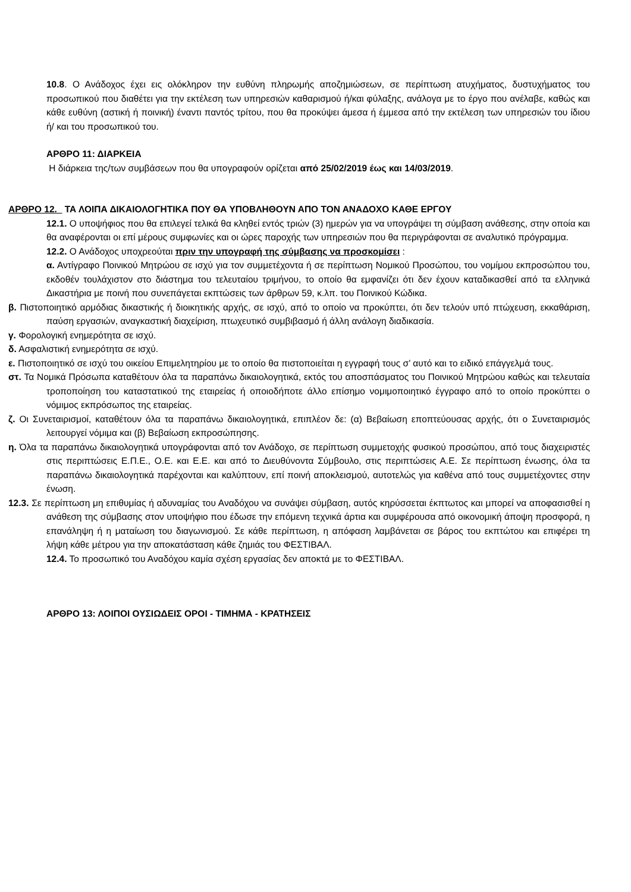10.8. Ο Ανάδοχος έχει εις ολόκληρον την ευθύνη πληρωμής αποζημιώσεων, σε περίπτωση ατυχήματος, δυστυχήματος του προσωπικού που διαθέτει για την εκτέλεση των υπηρεσιών καθαρισμού ή/και φύλαξης, ανάλογα με το έργο που ανέλαβε, καθώς και κάθε ευθύνη (αστική ή ποινική) έναντι παντός τρίτου, που θα προκύψει άμεσα ή έμμεσα από την εκτέλεση των υπηρεσιών του ίδιου ή/ και του προσωπικού του.
ΑΡΘΡΟ 11: ΔΙΑΡΚΕΙΑ
Η διάρκεια της/των συμβάσεων που θα υπογραφούν ορίζεται από 25/02/2019 έως και 14/03/2019.
ΑΡΘΡΟ 12. ΤΑ ΛΟΙΠΑ ΔΙΚΑΙΟΛΟΓΗΤΙΚΑ ΠΟΥ ΘΑ ΥΠΟΒΛΗΘΟΥΝ ΑΠΟ ΤΟΝ ΑΝΑΔΟΧΟ ΚΑΘΕ ΕΡΓΟΥ
12.1. Ο υποψήφιος που θα επιλεγεί τελικά θα κληθεί εντός τριών (3) ημερών για να υπογράψει τη σύμβαση ανάθεσης, στην οποία και θα αναφέρονται οι επί μέρους συμφωνίες και οι ώρες παροχής των υπηρεσιών που θα περιγράφονται σε αναλυτικό πρόγραμμα.
12.2. Ο Ανάδοχος υποχρεούται πριν την υπογραφή της σύμβασης να προσκομίσει :
α. Αντίγραφο Ποινικού Μητρώου σε ισχύ για τον συμμετέχοντα ή σε περίπτωση Νομικού Προσώπου, του νομίμου εκπροσώπου του, εκδοθέν τουλάχιστον στο διάστημα του τελευταίου τριμήνου, το οποίο θα εμφανίζει ότι δεν έχουν καταδικασθεί από τα ελληνικά Δικαστήρια με ποινή που συνεπάγεται εκπτώσεις των άρθρων 59, κ.λπ. του Ποινικού Κώδικα.
β. Πιστοποιητικό αρμόδιας δικαστικής ή διοικητικής αρχής, σε ισχύ, από το οποίο να προκύπτει, ότι δεν τελούν υπό πτώχευση, εκκαθάριση, παύση εργασιών, αναγκαστική διαχείριση, πτωχευτικό συμβιβασμό ή άλλη ανάλογη διαδικασία.
γ. Φορολογική ενημερότητα σε ισχύ.
δ. Ασφαλιστική ενημερότητα σε ισχύ.
ε. Πιστοποιητικό σε ισχύ του οικείου Επιμελητηρίου με το οποίο θα πιστοποιείται η εγγραφή τους σ’ αυτό και το ειδικό επάγγελμά τους.
στ. Τα Νομικά Πρόσωπα καταθέτουν όλα τα παραπάνω δικαιολογητικά, εκτός του αποσπάσματος του Ποινικού Μητρώου καθώς και τελευταία τροποποίηση του καταστατικού της εταιρείας ή οποιοδήποτε άλλο επίσημο νομιμοποιητικό έγγραφο από το οποίο προκύπτει ο νόμιμος εκπρόσωπος της εταιρείας.
ζ. Οι Συνεταιρισμοί, καταθέτουν όλα τα παραπάνω δικαιολογητικά, επιπλέον δε: (α) Βεβαίωση εποπτεύουσας αρχής, ότι ο Συνεταιρισμός λειτουργεί νόμιμα και (β) Βεβαίωση εκπροσώπησης.
η. Όλα τα παραπάνω δικαιολογητικά υπογράφονται από τον Ανάδοχο, σε περίπτωση συμμετοχής φυσικού προσώπου, από τους διαχειριστές στις περιπτώσεις Ε.Π.Ε., Ο.Ε. και Ε.Ε. και από το Διευθύνοντα Σύμβουλο, στις περιπτώσεις Α.Ε. Σε περίπτωση ένωσης, όλα τα παραπάνω δικαιολογητικά παρέχονται και καλύπτουν, επί ποινή αποκλεισμού, αυτοτελώς για καθένα από τους συμμετέχοντες στην ένωση.
12.3. Σε περίπτωση μη επιθυμίας ή αδυναμίας του Αναδόχου να συνάψει σύμβαση, αυτός κηρύσσεται έκπτωτος και μπορεί να αποφασισθεί η ανάθεση της σύμβασης στον υποψήφιο που έδωσε την επόμενη τεχνικά άρτια και συμφέρουσα από οικονομική άποψη προσφορά, η επανάληψη ή η ματαίωση του διαγωνισμού. Σε κάθε περίπτωση, η απόφαση λαμβάνεται σε βάρος του εκπτώτου και επιφέρει τη λήψη κάθε μέτρου για την αποκατάσταση κάθε ζημιάς του ΦΕΣΤΙΒΑΛ.
12.4. Το προσωπικό του Αναδόχου καμία σχέση εργασίας δεν αποκτά με το ΦΕΣΤΙΒΑΛ.
ΑΡΘΡΟ 13: ΛΟΙΠΟΙ ΟΥΣΙΩΔΕΙΣ ΟΡΟΙ - ΤΙΜΗΜΑ - ΚΡΑΤΗΣΕΙΣ